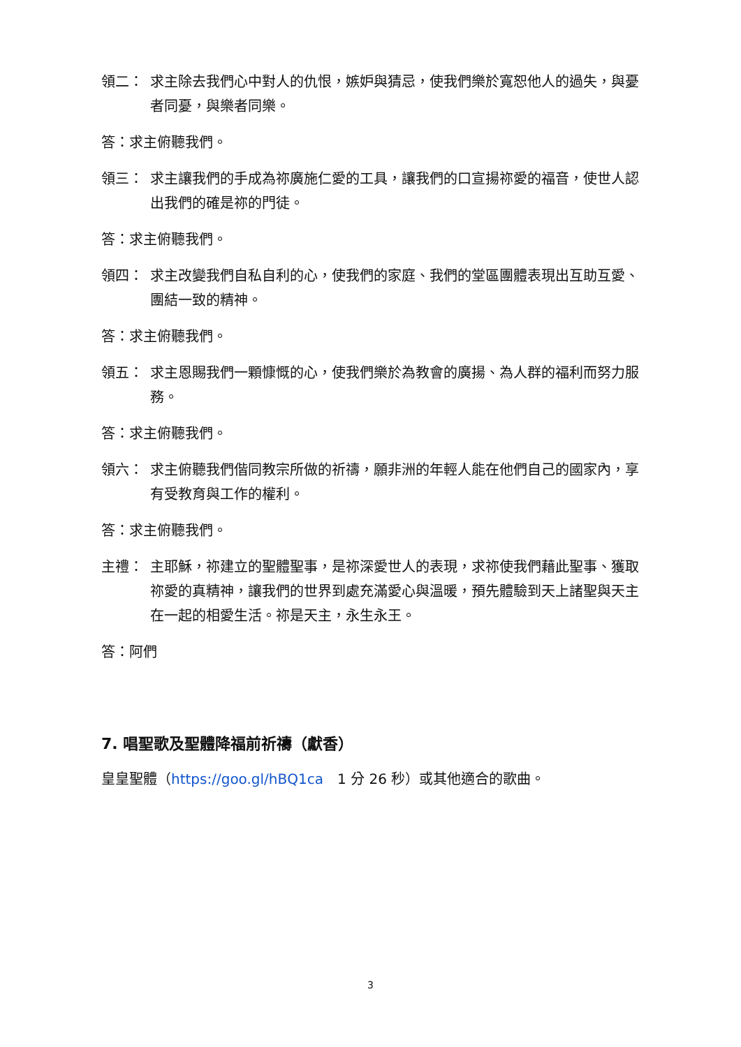領二： 求主除去我們心中對人的仇恨，嫉妒與猜忌，使我們樂於寬恕他人的過失，與憂者同憂，與樂者同樂。
答：求主俯聽我們。
領三： 求主讓我們的手成為祢廣施仁愛的工具，讓我們的口宣揚祢愛的福音，使世人認出我們的確是祢的門徒。
答：求主俯聽我們。
領四： 求主改變我們自私自利的心，使我們的家庭、我們的堂區團體表現出互助互愛、團結一致的精神。
答：求主俯聽我們。
領五： 求主恩賜我們一顆慷慨的心，使我們樂於為教會的廣揚、為人群的福利而努力服務。
答：求主俯聽我們。
領六： 求主俯聽我們偕同教宗所做的祈禱，願非洲的年輕人能在他們自己的國家內，享有受教育與工作的權利。
答：求主俯聽我們。
主禮： 主耶穌，祢建立的聖體聖事，是祢深愛世人的表現，求祢使我們藉此聖事、獲取祢愛的真精神，讓我們的世界到處充滿愛心與溫暖，預先體驗到天上諸聖與天主在一起的相愛生活。祢是天主，永生永王。
答：阿們
7. 唱聖歌及聖體降福前祈禱（獻香）
皇皇聖體（https://goo.gl/hBQ1ca　1 分 26 秒）或其他適合的歌曲。
3